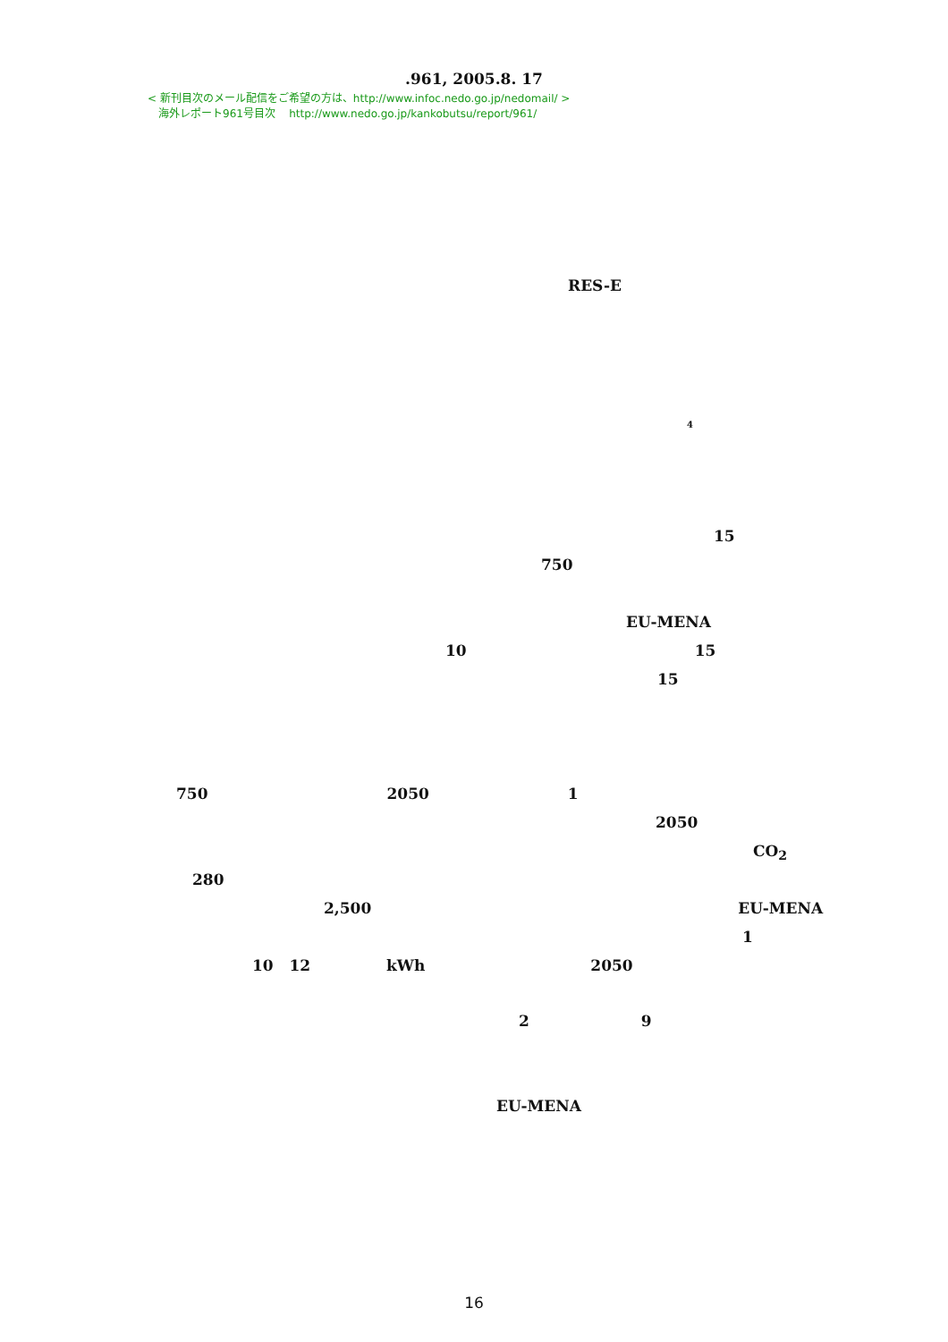.961, 2005.8. 17
< 新刊目次のメール配信をご希望の方は、http://www.infoc.nedo.go.jp/nedomail/ >
海外レポート961号目次 http://www.nedo.go.jp/kankobutsu/report/961/
RES-E
4
15
750
EU-MENA
10 15
15
750 2050 1
2050
CO<sub>2</sub>
280
2,500 EU-MENA
1
10 12 kWh 2050
2 9
EU-MENA
16